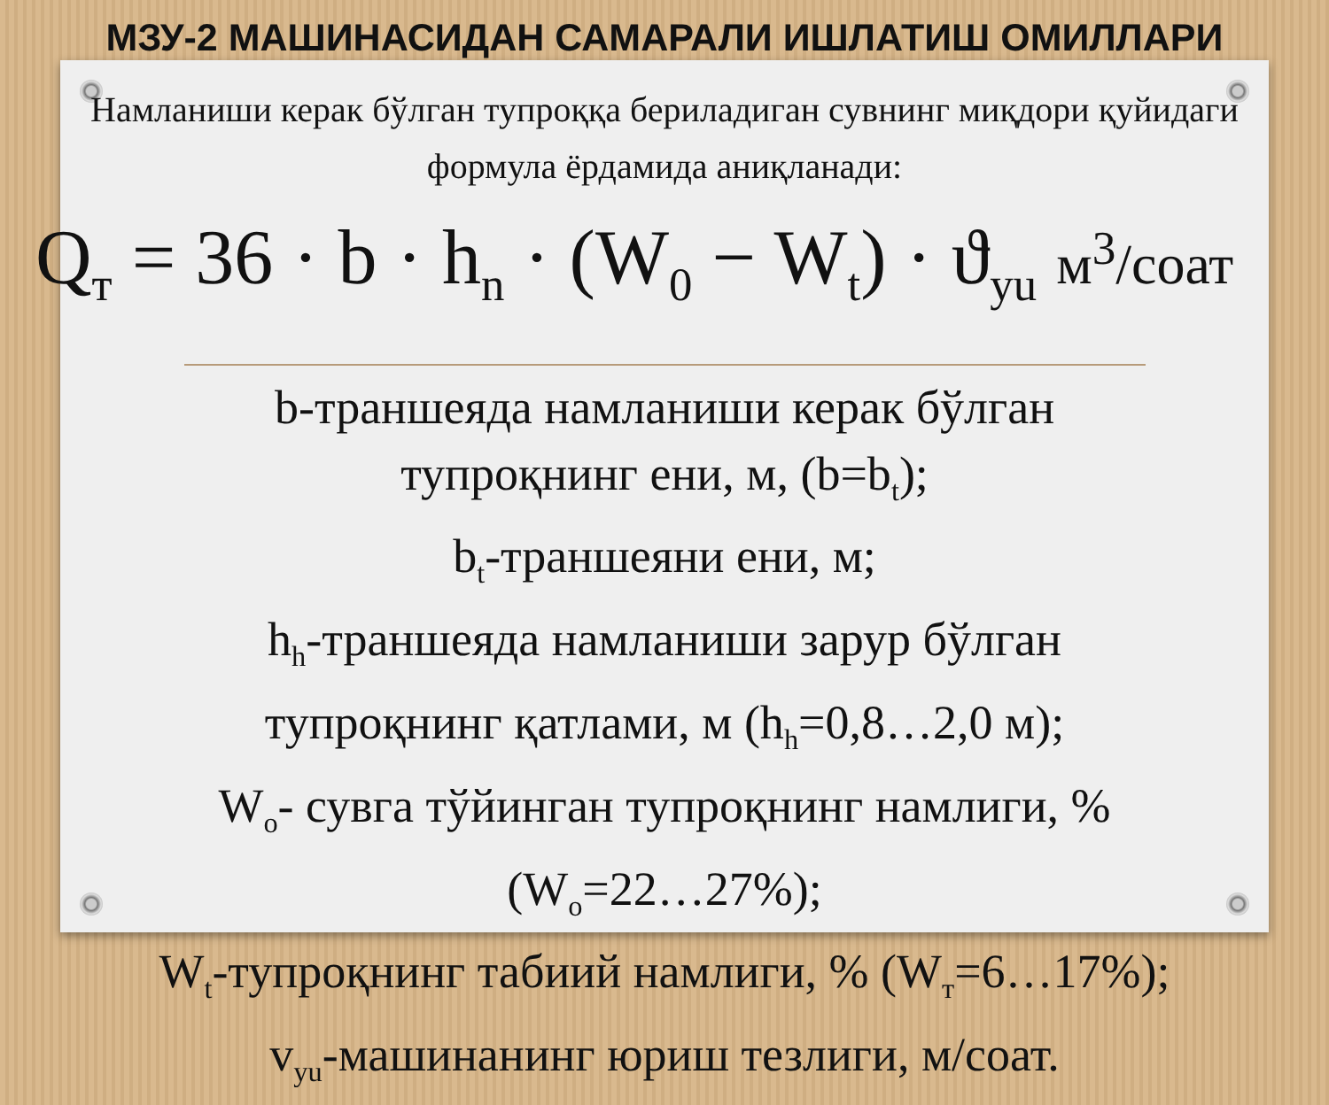МЗУ-2 МАШИНАСИДАН САМАРАЛИ ИШЛАТИШ ОМИЛЛАРИ
Намланиши керак бўлган тупроққа бериладиган сувнинг миқдори қуйидаги формула ёрдамида аниқланади:
Q<sub>т</sub> = 36 · b · h<sub>n</sub> · (W<sub>0</sub> − W<sub>t</sub>) · ϑ<sub>yu</sub> м<sup>3</sup>/соат
b-траншеяда намланиши керак бўлган
тупроқнинг ени, м, (b=b<sub>t</sub>);
b<sub>t</sub>-траншеяни ени, м;
h<sub>h</sub>-траншеяда намланиши зарур бўлган
тупроқнинг қатлами, м (h<sub>h</sub>=0,8…2,0 м);
W<sub>o</sub>- сувга тўйинган тупроқнинг намлиги, %
(W<sub>o</sub>=22…27%);
W<sub>t</sub>-тупроқнинг табиий намлиги, % (W<sub>т</sub>=6…17%);
v<sub>yu</sub>-машинанинг юриш тезлиги, м/соат.